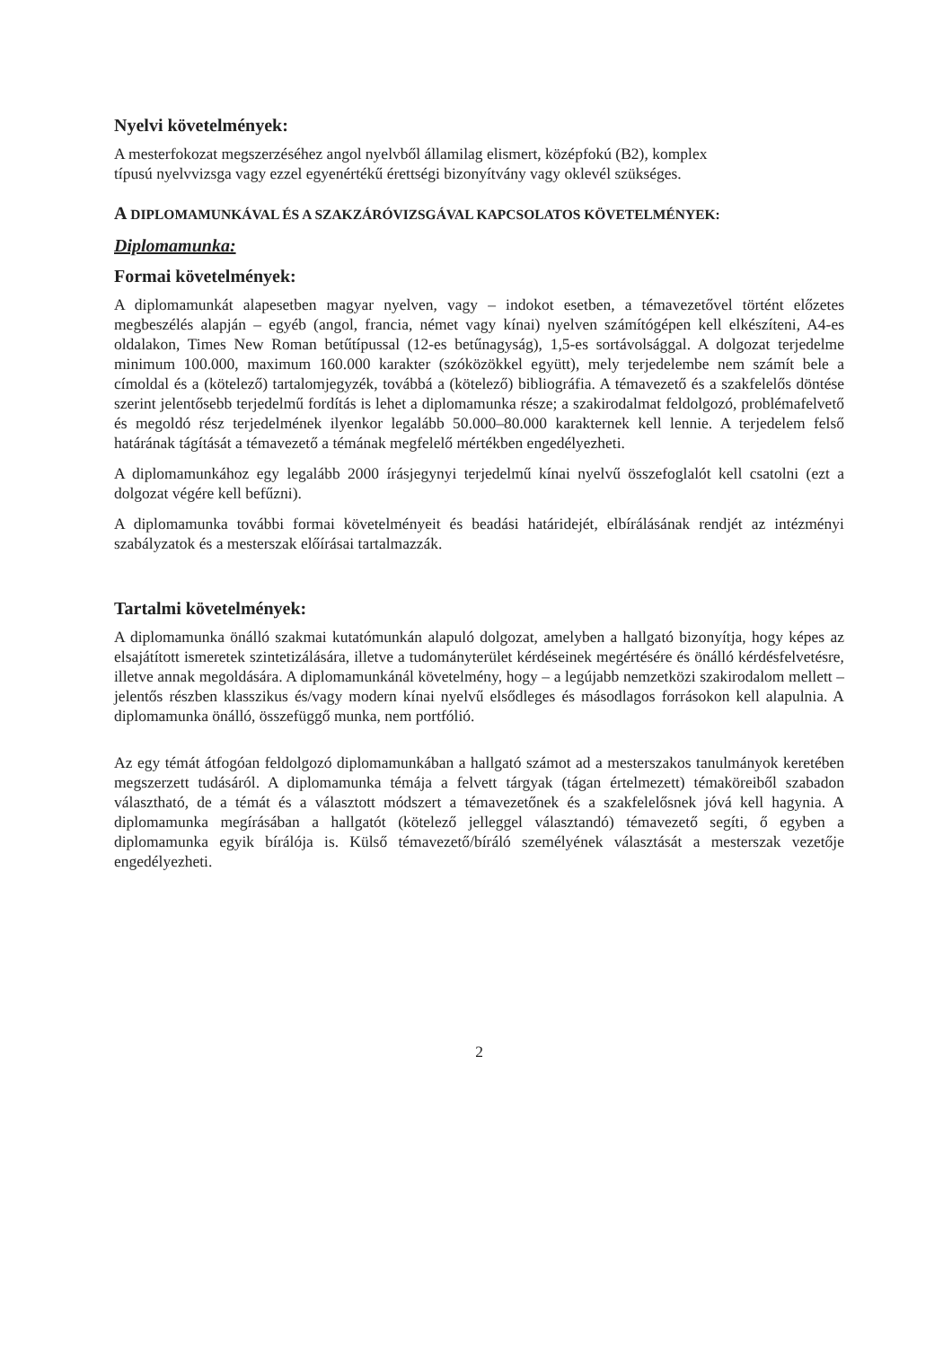Nyelvi követelmények:
A mesterfokozat megszerzéséhez angol nyelvből államilag elismert, középfokú (B2), komplex
típusú nyelvvizsga vagy ezzel egyenértékű érettségi bizonyítvány vagy oklevél szükséges.
A DIPLOMAMUNKÁVAL ÉS A SZAKZÁRÓVIZSGÁVAL KAPCSOLATOS KÖVETELMÉNYEK:
Diplomamunka:
Formai követelmények:
A diplomamunkát alapesetben magyar nyelven, vagy – indokot esetben, a témavezetővel történt előzetes megbeszélés alapján – egyéb (angol, francia, német vagy kínai) nyelven számítógépen kell elkészíteni, A4-es oldalakon, Times New Roman betűtípussal (12-es betűnagyság), 1,5-es sortávolsággal. A dolgozat terjedelme minimum 100.000, maximum 160.000 karakter (szóközökkel együtt), mely terjedelembe nem számít bele a címoldal és a (kötelező) tartalomjegyzék, továbbá a (kötelező) bibliográfia. A témavezető és a szakfelelős döntése szerint jelentősebb terjedelmű fordítás is lehet a diplomamunka része; a szakirodalmat feldolgozó, problémafelvető és megoldó rész terjedelmének ilyenkor legalább 50.000–80.000 karakternek kell lennie. A terjedelem felső határának tágítását a témavezető a témának megfelelő mértékben engedélyezheti.
A diplomamunkához egy legalább 2000 írásjegynyi terjedelmű kínai nyelvű összefoglalót kell csatolni (ezt a dolgozat végére kell befűzni).
A diplomamunka további formai követelményeit és beadási határidejét, elbírálásának rendjét az intézményi szabályzatok és a mesterszak előírásai tartalmazzák.
Tartalmi követelmények:
A diplomamunka önálló szakmai kutatómunkán alapuló dolgozat, amelyben a hallgató bizonyítja, hogy képes az elsajátított ismeretek szintetizálására, illetve a tudományterület kérdéseinek megértésére és önálló kérdésfelvetésre, illetve annak megoldására. A diplomamunkánál követelmény, hogy – a legújabb nemzetközi szakirodalom mellett – jelentős részben klasszikus és/vagy modern kínai nyelvű elsődleges és másodlagos forrásokon kell alapulnia. A diplomamunka önálló, összefüggő munka, nem portfólió.
Az egy témát átfogóan feldolgozó diplomamunkában a hallgató számot ad a mesterszakos tanulmányok keretében megszerzett tudásáról. A diplomamunka témája a felvett tárgyak (tágan értelmezett) témaköreiből szabadon választható, de a témát és a választott módszert a témavezetőnek és a szakfelelősnek jóvá kell hagynia. A diplomamunka megírásában a hallgatót (kötelező jelleggel választandó) témavezető segíti, ő egyben a diplomamunka egyik bírálója is. Külső témavezető/bíráló személyének választását a mesterszak vezetője engedélyezheti.
2